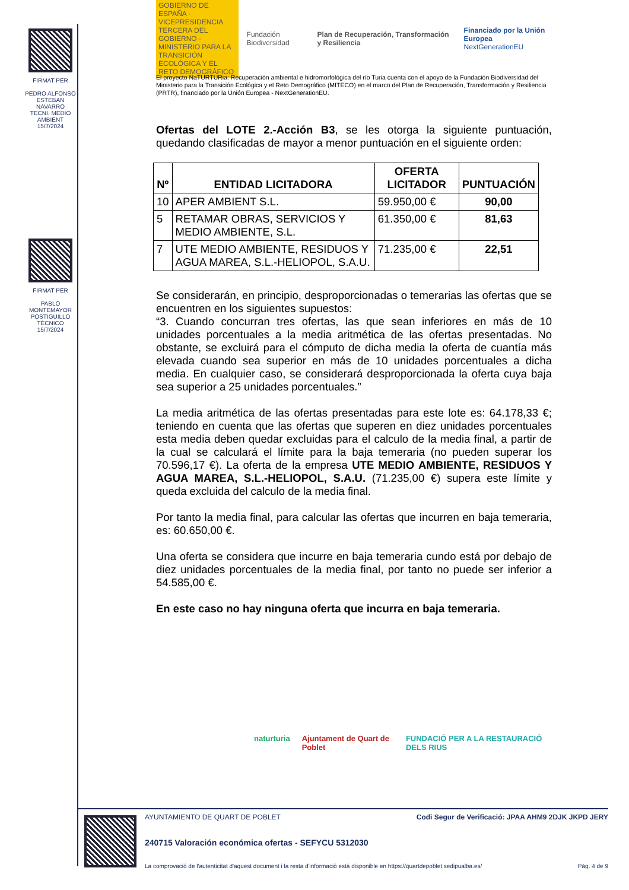FIRMAT PER
PEDRO ALFONSO ESTEBAN NAVARRO
TECNI. MEDIO AMBIENT
15/7/2024
FIRMAT PER
PABLO MONTEMAYOR POSTIGUILLO
TÉCNICO
15/7/2024
GOBIERNO DE ESPAÑA · VICEPRESIDENCIA TERCERA DEL GOBIERNO · MINISTERIO PARA LA TRANSICIÓN ECOLÓGICA Y EL RETO DEMOGRÁFICO
Fundación Biodiversidad
Plan de Recuperación, Transformación y Resiliencia
Financiado por la Unión Europea
NextGenerationEU
El proyecto NaTURTURia: Recuperación ambiental e hidromorfológica del río Turia cuenta con el apoyo de la Fundación Biodiversidad del Ministerio para la Transición Ecológica y el Reto Demográfico (MITECO) en el marco del Plan de Recuperación, Transformación y Resiliencia (PRTR), financiado por la Unión Europea - NextGenerationEU.
Ofertas del LOTE 2.-Acción B3, se les otorga la siguiente puntuación, quedando clasificadas de mayor a menor puntuación en el siguiente orden:
| Nº | ENTIDAD LICITADORA | OFERTA LICITADOR | PUNTUACIÓN |
| --- | --- | --- | --- |
| 10 | APER AMBIENT S.L. | 59.950,00 € | 90,00 |
| 5 | RETAMAR OBRAS, SERVICIOS Y MEDIO AMBIENTE, S.L. | 61.350,00 € | 81,63 |
| 7 | UTE MEDIO AMBIENTE, RESIDUOS Y AGUA MAREA, S.L.-HELIOPOL, S.A.U. | 71.235,00 € | 22,51 |
Se considerarán, en principio, desproporcionadas o temerarias las ofertas que se encuentren en los siguientes supuestos:
“3. Cuando concurran tres ofertas, las que sean inferiores en más de 10 unidades porcentuales a la media aritmética de las ofertas presentadas. No obstante, se excluirá para el cómputo de dicha media la oferta de cuantía más elevada cuando sea superior en más de 10 unidades porcentuales a dicha media. En cualquier caso, se considerará desproporcionada la oferta cuya baja sea superior a 25 unidades porcentuales.”
La media aritmética de las ofertas presentadas para este lote es: 64.178,33 €; teniendo en cuenta que las ofertas que superen en diez unidades porcentuales esta media deben quedar excluidas para el calculo de la media final, a partir de la cual se calculará el límite para la baja temeraria (no pueden superar los 70.596,17 €). La oferta de la empresa UTE MEDIO AMBIENTE, RESIDUOS Y AGUA MAREA, S.L.-HELIOPOL, S.A.U. (71.235,00 €) supera este límite y queda excluida del calculo de la media final.
Por tanto la media final, para calcular las ofertas que incurren en baja temeraria, es: 60.650,00 €.
Una oferta se considera que incurre en baja temeraria cundo está por debajo de diez unidades porcentuales de la media final, por tanto no puede ser inferior a 54.585,00 €.
En este caso no hay ninguna oferta que incurra en baja temeraria.
naturturia Ajuntament de Quart de Poblet FUNDACIÓ PER A LA RESTAURACIÓ DELS RIUS
AYUNTAMIENTO DE QUART DE POBLET Codi Segur de Verificació: JPAA AHM9 2DJK JKPD JERY
240715 Valoración económica ofertas - SEFYCU 5312030
La comprovació de l'autenticitat d'aquest document i la resta d'informació està disponible en https://quartdepoblet.sedipualba.es/ Pàg. 4 de 9